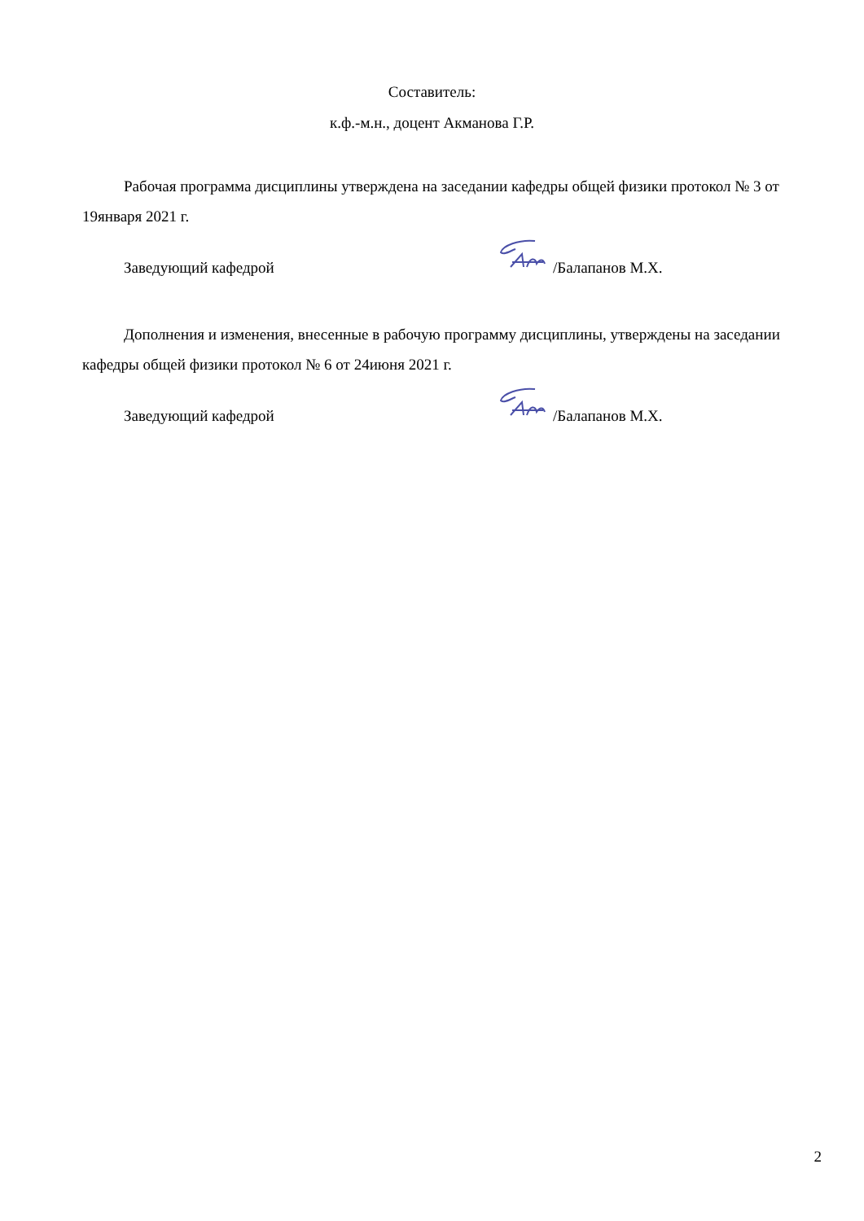Составитель:
к.ф.-м.н., доцент Акманова Г.Р.
Рабочая программа дисциплины утверждена на заседании кафедры общей физики протокол № 3 от 19января 2021 г.
Заведующий кафедрой /Балапанов М.Х.
Дополнения и изменения, внесенные в рабочую программу дисциплины, утверждены на заседании кафедры общей физики протокол № 6 от 24июня 2021 г.
Заведующий кафедрой /Балапанов М.Х.
2